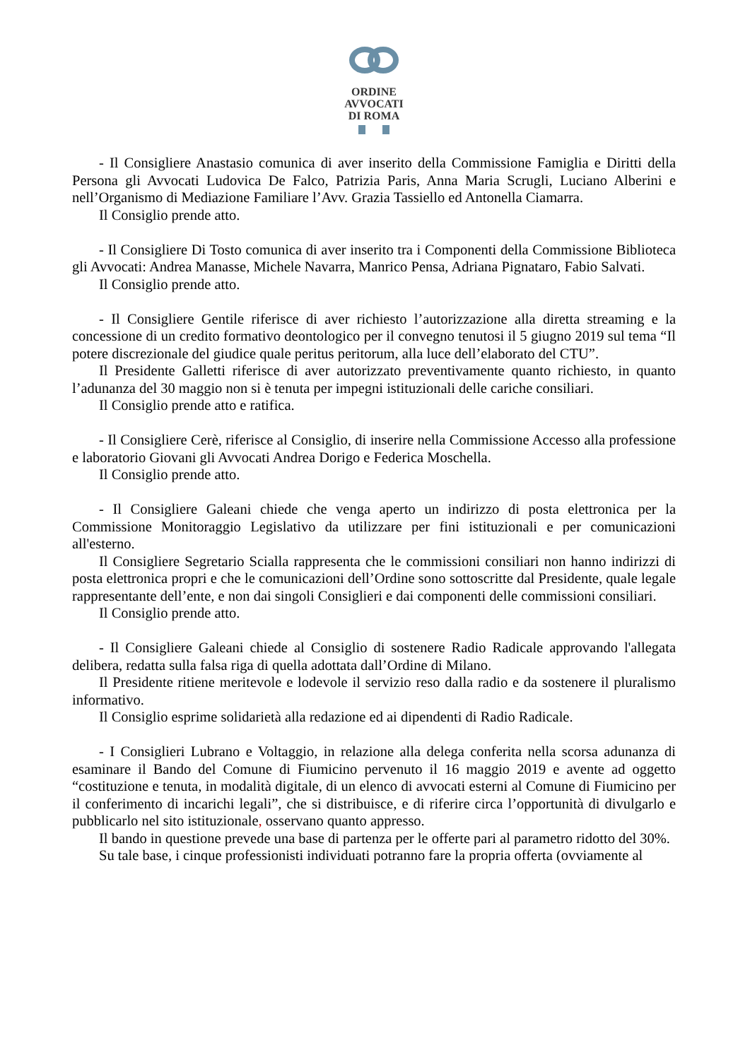ORDINE
AVVOCATI
DI ROMA
- Il Consigliere Anastasio comunica di aver inserito della Commissione Famiglia e Diritti della Persona gli Avvocati Ludovica De Falco, Patrizia Paris, Anna Maria Scrugli, Luciano Alberini e nell’Organismo di Mediazione Familiare l’Avv. Grazia Tassiello ed Antonella Ciamarra.
Il Consiglio prende atto.
- Il Consigliere Di Tosto comunica di aver inserito tra i Componenti della Commissione Biblioteca gli Avvocati: Andrea Manasse, Michele Navarra, Manrico Pensa, Adriana Pignataro, Fabio Salvati.
Il Consiglio prende atto.
- Il Consigliere Gentile riferisce di aver richiesto l’autorizzazione alla diretta streaming e la concessione di un credito formativo deontologico per il convegno tenutosi il 5 giugno 2019 sul tema “Il potere discrezionale del giudice quale peritus peritorum, alla luce dell’elaborato del CTU”.
Il Presidente Galletti riferisce di aver autorizzato preventivamente quanto richiesto, in quanto l’adunanza del 30 maggio non si è tenuta per impegni istituzionali delle cariche consiliari.
Il Consiglio prende atto e ratifica.
- Il Consigliere Cerè, riferisce al Consiglio, di inserire nella Commissione Accesso alla professione e laboratorio Giovani gli Avvocati Andrea Dorigo e Federica Moschella.
Il Consiglio prende atto.
- Il Consigliere Galeani chiede che venga aperto un indirizzo di posta elettronica per la Commissione Monitoraggio Legislativo da utilizzare per fini istituzionali e per comunicazioni all'esterno.
Il Consigliere Segretario Scialla rappresenta che le commissioni consiliari non hanno indirizzi di posta elettronica propri e che le comunicazioni dell’Ordine sono sottoscritte dal Presidente, quale legale rappresentante dell’ente, e non dai singoli Consiglieri e dai componenti delle commissioni consiliari.
Il Consiglio prende atto.
- Il Consigliere Galeani chiede al Consiglio di sostenere Radio Radicale approvando l'allegata delibera, redatta sulla falsa riga di quella adottata dall’Ordine di Milano.
Il Presidente ritiene meritevole e lodevole il servizio reso dalla radio e da sostenere il pluralismo informativo.
Il Consiglio esprime solidarietà alla redazione ed ai dipendenti di Radio Radicale.
- I Consiglieri Lubrano e Voltaggio, in relazione alla delega conferita nella scorsa adunanza di esaminare il Bando del Comune di Fiumicino pervenuto il 16 maggio 2019 e avente ad oggetto “costituzione e tenuta, in modalità digitale, di un elenco di avvocati esterni al Comune di Fiumicino per il conferimento di incarichi legali”, che si distribuisce, e di riferire circa l’opportunità di divulgarlo e pubblicarlo nel sito istituzionale, osservano quanto appresso.
Il bando in questione prevede una base di partenza per le offerte pari al parametro ridotto del 30%.
Su tale base, i cinque professionisti individuati potranno fare la propria offerta (ovviamente al